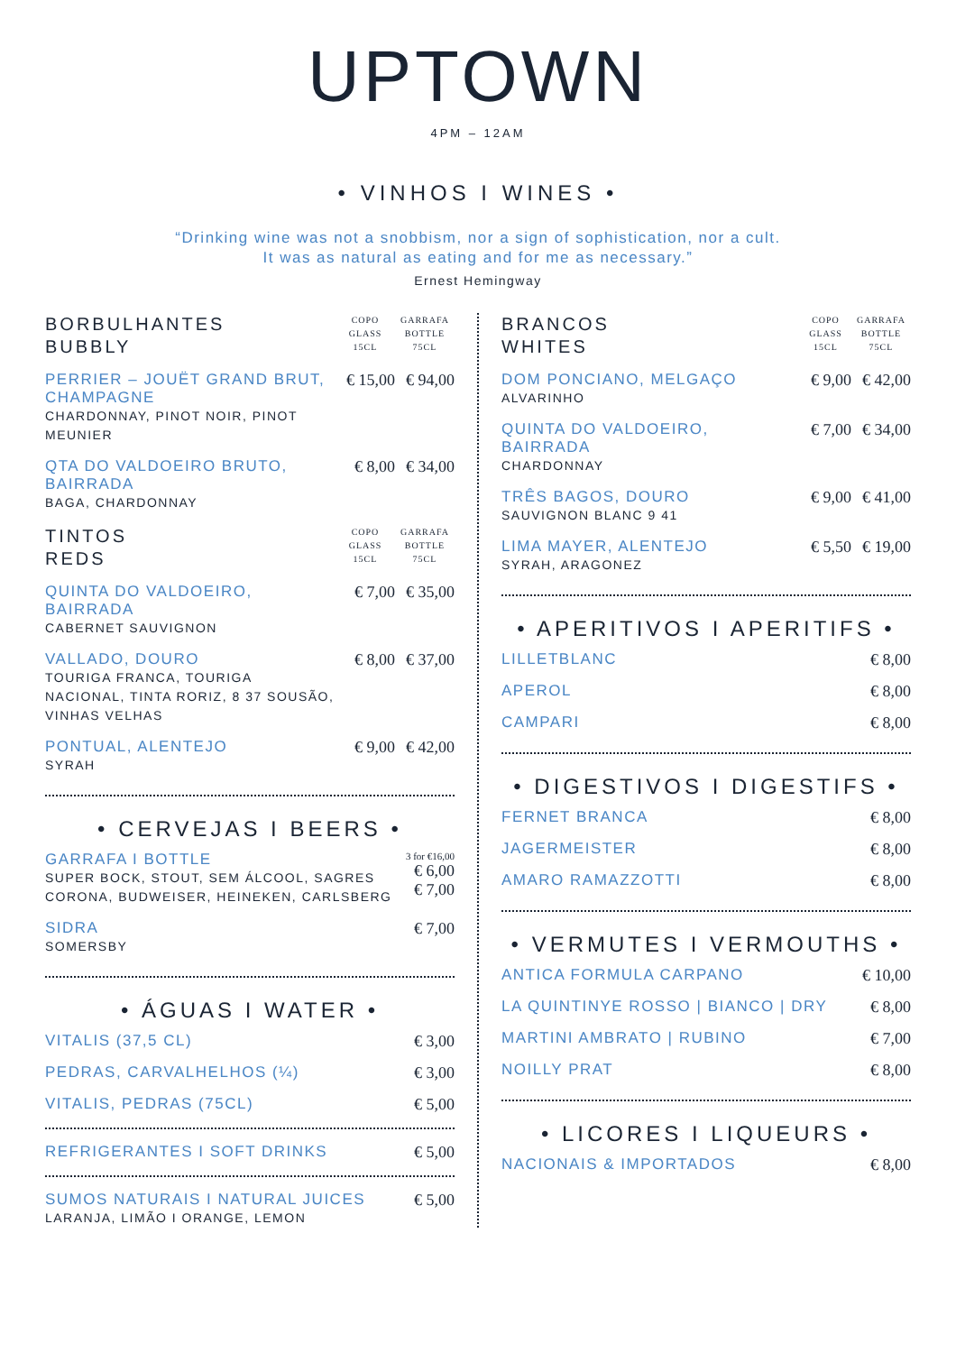UPTOWN
4PM – 12AM
• VINHOS I WINES •
“Drinking wine was not a snobbism, nor a sign of sophistication, nor a cult.
It was as natural as eating and for me as necessary.”
Ernest Hemingway
| BORBULHANTES BUBBLY | COPO GLASS 15CL | GARRAFA BOTTLE 75CL |
| PERRIER – JOUËT GRAND BRUT, CHAMPAGNE CHARDONNAY, PINOT NOIR, PINOT MEUNIER | € 15,00 | € 94,00 |
| QTA DO VALDOEIRO BRUTO, BAIRRADA BAGA, CHARDONNAY | € 8,00 | € 34,00 |
| TINTOS REDS | COPO GLASS 15CL | GARRAFA BOTTLE 75CL |
| QUINTA DO VALDOEIRO, BAIRRADA CABERNET SAUVIGNON | € 7,00 | € 35,00 |
| VALLADO, DOURO TOURIGA FRANCA, TOURIGA NACIONAL, TINTA RORIZ, 8 37 SOUSÃO, VINHAS VELHAS | € 8,00 | € 37,00 |
| PONTUAL, ALENTEJO SYRAH | € 9,00 | € 42,00 |
• CERVEJAS I BEERS •
| GARRAFA I BOTTLE SUPER BOCK, STOUT, SEM ÁLCOOL, SAGRES CORONA, BUDWEISER, HEINEKEN, CARLSBERG | 3 for €16,00 € 6,00 € 7,00 |
| SIDRA SOMERSBY | € 7,00 |
• ÁGUAS I WATER •
| VITALIS (37,5 CL) | € 3,00 |
| PEDRAS, CARVALHELHOS (¼) | € 3,00 |
| VITALIS, PEDRAS (75CL) | € 5,00 |
| REFRIGERANTES I SOFT DRINKS | € 5,00 |
| SUMOS NATURAIS I NATURAL JUICES LARANJA, LIMÃO I ORANGE, LEMON | € 5,00 |
| BRANCOS WHITES | COPO GLASS 15CL | GARRAFA BOTTLE 75CL |
| DOM PONCIANO, MELGAÇO ALVARINHO | € 9,00 | € 42,00 |
| QUINTA DO VALDOEIRO, BAIRRADA CHARDONNAY | € 7,00 | € 34,00 |
| TRÊS BAGOS, DOURO SAUVIGNON BLANC 9 41 | € 9,00 | € 41,00 |
| LIMA MAYER, ALENTEJO SYRAH, ARAGONEZ | € 5,50 | € 19,00 |
• APERITIVOS I APERITIFS •
| LILLETBLANC | € 8,00 |
| APEROL | € 8,00 |
| CAMPARI | € 8,00 |
• DIGESTIVOS I DIGESTIFS •
| FERNET BRANCA | € 8,00 |
| JAGERMEISTER | € 8,00 |
| AMARO RAMAZZOTTI | € 8,00 |
• VERMUTES I VERMOUTHS •
| ANTICA FORMULA CARPANO | € 10,00 |
| LA QUINTINYE ROSSO / BIANCO / DRY | € 8,00 |
| MARTINI AMBRATO / RUBINO | € 7,00 |
| NOILLY PRAT | € 8,00 |
• LICORES I LIQUEURS •
| NACIONAIS & IMPORTADOS | € 8,00 |